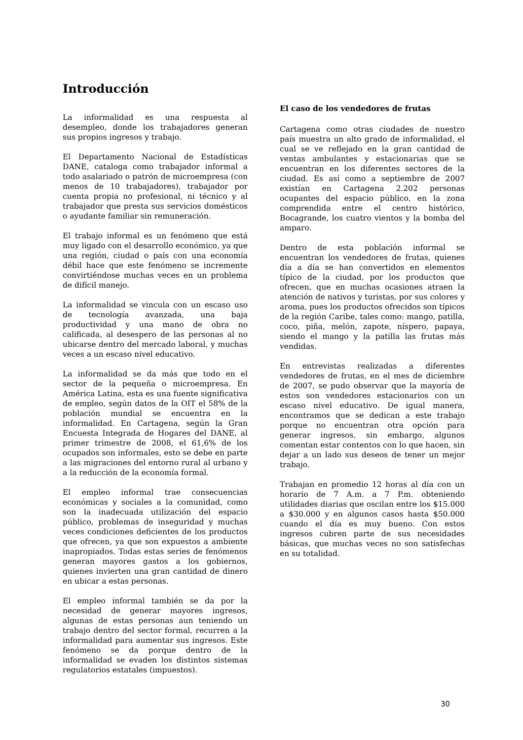Introducción
La informalidad es una respuesta al desempleo, donde los trabajadores generan sus propios ingresos y trabajo.
El Departamento Nacional de Estadísticas DANE, cataloga como trabajador informal a todo asalariado o patrón de microempresa (con menos de 10 trabajadores), trabajador por cuenta propia no profesional, ni técnico y al trabajador que presta sus servicios domésticos o ayudante familiar sin remuneración.
El trabajo informal es un fenómeno que está muy ligado con el desarrollo económico, ya que una región, ciudad o país con una economía débil hace que este fenómeno se incremente convirtiéndose muchas veces en un problema de difícil manejo.
La informalidad se vincula con un escaso uso de tecnología avanzada, una baja productividad y una mano de obra no calificada, al desespero de las personas al no ubicarse dentro del mercado laboral, y muchas veces a un escaso nivel educativo.
La informalidad se da más que todo en el sector de la pequeña o microempresa. En América Latina, esta es una fuente significativa de empleo, según datos de la OIT el 58% de la población mundial se encuentra en la informalidad. En Cartagena, según la Gran Encuesta Integrada de Hogares del DANE, al primer trimestre de 2008, el 61,6% de los ocupados son informales, esto se debe en parte a las migraciones del entorno rural al urbano y a la reducción de la economía formal.
El empleo informal trae consecuencias económicas y sociales a la comunidad, como son la inadecuada utilización del espacio público, problemas de inseguridad y muchas veces condiciones deficientes de los productos que ofrecen, ya que son expuestos a ambiente inapropiados. Todas estas series de fenómenos generan mayores gastos a los gobiernos, quienes invierten una gran cantidad de dinero en ubicar a estas personas.
El empleo informal también se da por la necesidad de generar mayores ingresos, algunas de estas personas aun teniendo un trabajo dentro del sector formal, recurren a la informalidad para aumentar sus ingresos. Este fenómeno se da porque dentro de la informalidad se evaden los distintos sistemas regulatorios estatales (impuestos).
El caso de los vendedores de frutas
Cartagena como otras ciudades de nuestro país muestra un alto grado de informalidad, el cual se ve reflejado en la gran cantidad de ventas ambulantes y estacionarias que se encuentran en los diferentes sectores de la ciudad. Es así como a septiembre de 2007 existían en Cartagena 2.202 personas ocupantes del espacio público, en la zona comprendida entre el centro histórico, Bocagrande, los cuatro vientos y la bomba del amparo.
Dentro de esta población informal se encuentran los vendedores de frutas, quienes día a día se han convertidos en elementos típico de la ciudad, por los productos que ofrecen, que en muchas ocasiones atraen la atención de nativos y turistas, por sus colores y aroma, pues los productos ofrecidos son típicos de la región Caribe, tales como: mango, patilla, coco, piña, melón, zapote, níspero, papaya, siendo el mango y la patilla las frutas más vendidas.
En entrevistas realizadas a diferentes vendedores de frutas, en el mes de diciembre de 2007, se pudo observar que la mayoría de estos son vendedores estacionarios con un escaso nivel educativo. De igual manera, encontramos que se dedican a este trabajo porque no encuentran otra opción para generar ingresos, sin embargo, algunos comentan estar contentos con lo que hacen, sin dejar a un lado sus deseos de tener un mejor trabajo.
Trabajan en promedio 12 horas al día con un horario de 7 A.m. a 7 P.m. obteniendo utilidades diarias que oscilan entre los $15.000 a $30.000 y en algunos casos hasta $50.000 cuando el día es muy bueno. Con estos ingresos cubren parte de sus necesidades básicas, que muchas veces no son satisfechas en su totalidad.
30